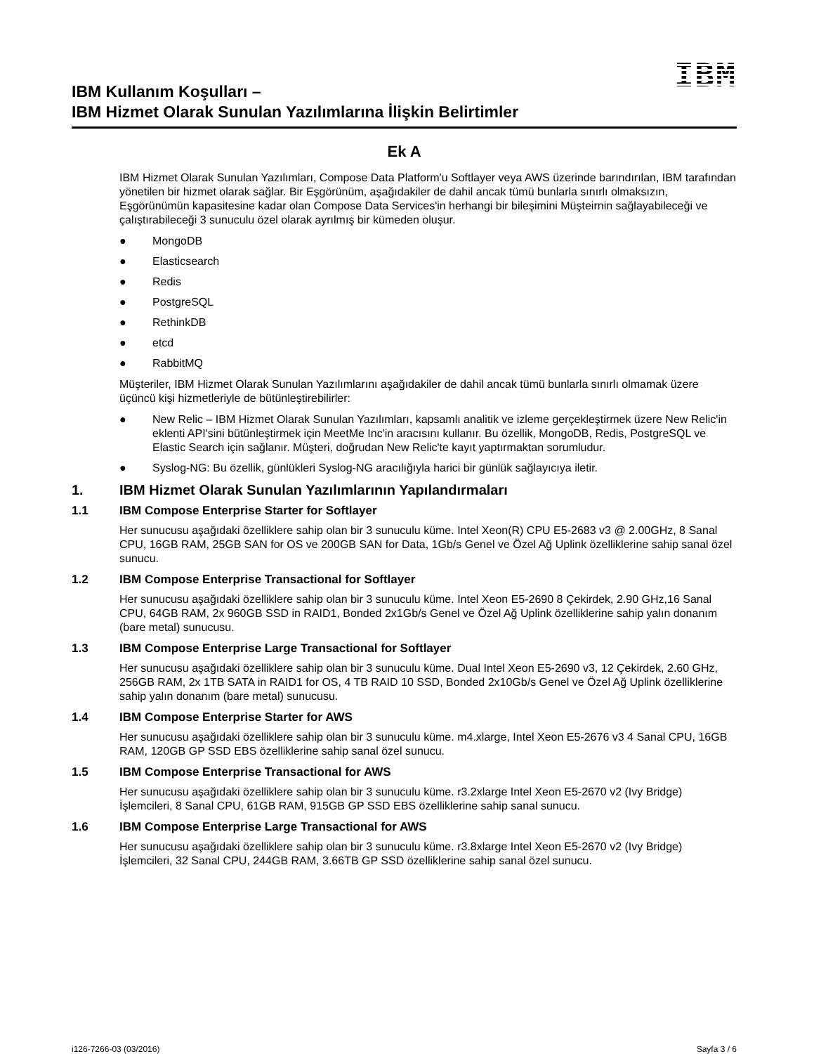IBM Kullanım Koşulları –
IBM Hizmet Olarak Sunulan Yazılımlarına İlişkin Belirtimler
IBM
Ek A
IBM Hizmet Olarak Sunulan Yazılımları, Compose Data Platform'u Softlayer veya AWS üzerinde barındırılan, IBM tarafından yönetilen bir hizmet olarak sağlar. Bir Eşgörünüm, aşağıdakiler de dahil ancak tümü bunlarla sınırlı olmaksızın, Eşgörünümün kapasitesine kadar olan Compose Data Services'in herhangi bir bileşimini Müşteirnin sağlayabileceği ve çalıştırabileceği 3 sunuculu özel olarak ayrılmış bir kümeden oluşur.
● MongoDB
● Elasticsearch
● Redis
● PostgreSQL
● RethinkDB
● etcd
● RabbitMQ
Müşteriler, IBM Hizmet Olarak Sunulan Yazılımlarını aşağıdakiler de dahil ancak tümü bunlarla sınırlı olmamak üzere üçüncü kişi hizmetleriyle de bütünleştirebilirler:
● New Relic – IBM Hizmet Olarak Sunulan Yazılımları, kapsamlı analitik ve izleme gerçekleştirmek üzere New Relic'in eklenti API'sini bütünleştirmek için MeetMe Inc'in aracısını kullanır. Bu özellik, MongoDB, Redis, PostgreSQL ve Elastic Search için sağlanır. Müşteri, doğrudan New Relic'te kayıt yaptırmaktan sorumludur.
● Syslog-NG: Bu özellik, günlükleri Syslog-NG aracılığıyla harici bir günlük sağlayıcıya iletir.
1. IBM Hizmet Olarak Sunulan Yazılımlarının Yapılandırmaları
1.1 IBM Compose Enterprise Starter for Softlayer
Her sunucusu aşağıdaki özelliklere sahip olan bir 3 sunuculu küme. Intel Xeon(R) CPU E5-2683 v3 @ 2.00GHz, 8 Sanal CPU, 16GB RAM, 25GB SAN for OS ve 200GB SAN for Data, 1Gb/s Genel ve Özel Ağ Uplink özelliklerine sahip sanal özel sunucu.
1.2 IBM Compose Enterprise Transactional for Softlayer
Her sunucusu aşağıdaki özelliklere sahip olan bir 3 sunuculu küme. Intel Xeon E5-2690 8 Çekirdek, 2.90 GHz,16 Sanal CPU, 64GB RAM, 2x 960GB SSD in RAID1, Bonded 2x1Gb/s Genel ve Özel Ağ Uplink özelliklerine sahip yalın donanım (bare metal) sunucusu.
1.3 IBM Compose Enterprise Large Transactional for Softlayer
Her sunucusu aşağıdaki özelliklere sahip olan bir 3 sunuculu küme. Dual Intel Xeon E5-2690 v3, 12 Çekirdek, 2.60 GHz, 256GB RAM, 2x 1TB SATA in RAID1 for OS, 4 TB RAID 10 SSD, Bonded 2x10Gb/s Genel ve Özel Ağ Uplink özelliklerine sahip yalın donanım (bare metal) sunucusu.
1.4 IBM Compose Enterprise Starter for AWS
Her sunucusu aşağıdaki özelliklere sahip olan bir 3 sunuculu küme. m4.xlarge, Intel Xeon E5-2676 v3 4 Sanal CPU, 16GB RAM, 120GB GP SSD EBS özelliklerine sahip sanal özel sunucu.
1.5 IBM Compose Enterprise Transactional for AWS
Her sunucusu aşağıdaki özelliklere sahip olan bir 3 sunuculu küme. r3.2xlarge Intel Xeon E5-2670 v2 (Ivy Bridge) İşlemcileri, 8 Sanal CPU, 61GB RAM, 915GB GP SSD EBS özelliklerine sahip sanal sunucu.
1.6 IBM Compose Enterprise Large Transactional for AWS
Her sunucusu aşağıdaki özelliklere sahip olan bir 3 sunuculu küme. r3.8xlarge Intel Xeon E5-2670 v2 (Ivy Bridge) İşlemcileri, 32 Sanal CPU, 244GB RAM, 3.66TB GP SSD özelliklerine sahip sanal özel sunucu.
i126-7266-03 (03/2016) Sayfa 3 / 6